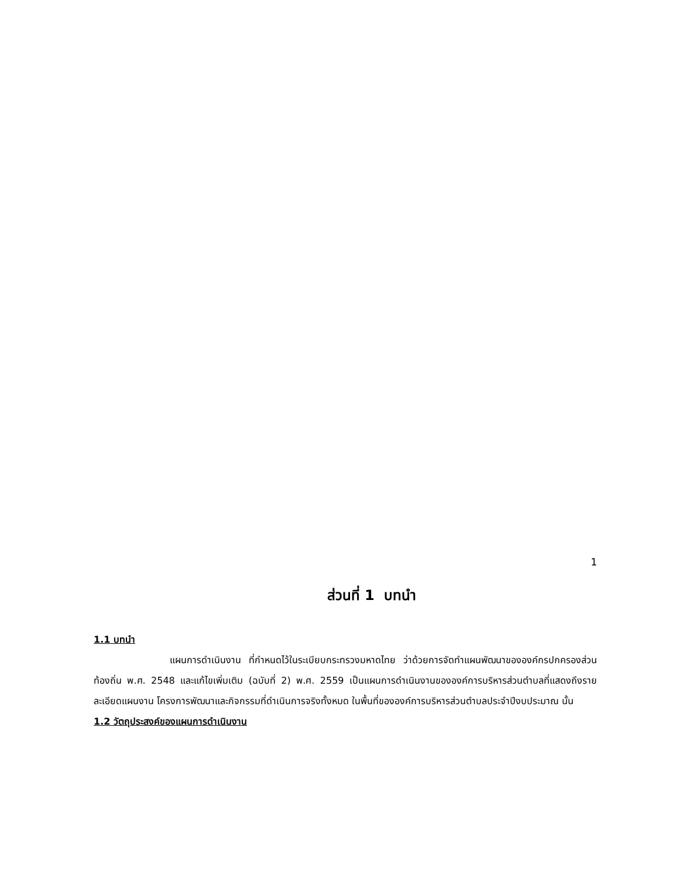1
ส่วนที่ 1 บทนำ
1.1 บทนำ
แผนการดำเนินงาน ที่กำหนดไว้ในระเบียบกระทรวงมหาดไทย ว่าด้วยการจัดทำแผนพัฒนาขององค์กรปกครองส่วนท้องถิ่น พ.ศ. 2548 และแก้ไขเพิ่มเติม (ฉบับที่ 2) พ.ศ. 2559 เป็นแผนการดำเนินงานขององค์การบริหารส่วนตำบลที่แสดงถึงรายละเอียดแผนงาน โครงการพัฒนาและกิจกรรมที่ดำเนินการจริงทั้งหมด ในพื้นที่ขององค์การบริหารส่วนตำบลประจำปีงบประมาณ นั้น
1.2 วัตถุประสงค์ของแผนการดำเนินงาน